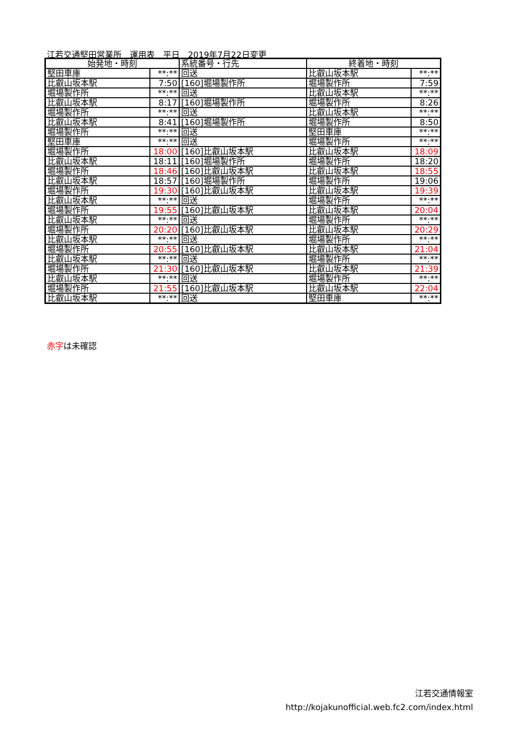江若交通堅田営業所　運用表　平日　2019年7月22日変更
| 始発地・時刻 | | 系統番号・行先 | 終着地・時刻 | |
| --- | --- | --- | --- | --- |
| 堅田車庫 | **:** | 回送 | 比叡山坂本駅 | **:** |
| 比叡山坂本駅 | 7:50 | [160]堀場製作所 | 堀場製作所 | 7:59 |
| 堀場製作所 | **:** | 回送 | 比叡山坂本駅 | **:** |
| 比叡山坂本駅 | 8:17 | [160]堀場製作所 | 堀場製作所 | 8:26 |
| 堀場製作所 | **:** | 回送 | 比叡山坂本駅 | **:** |
| 比叡山坂本駅 | 8:41 | [160]堀場製作所 | 堀場製作所 | 8:50 |
| 堀場製作所 | **:** | 回送 | 堅田車庫 | **:** |
| 堅田車庫 | **:** | 回送 | 堀場製作所 | **:** |
| 堀場製作所 | 18:00 | [160]比叡山坂本駅 | 比叡山坂本駅 | 18:09 |
| 比叡山坂本駅 | 18:11 | [160]堀場製作所 | 堀場製作所 | 18:20 |
| 堀場製作所 | 18:46 | [160]比叡山坂本駅 | 比叡山坂本駅 | 18:55 |
| 比叡山坂本駅 | 18:57 | [160]堀場製作所 | 堀場製作所 | 19:06 |
| 堀場製作所 | 19:30 | [160]比叡山坂本駅 | 比叡山坂本駅 | 19:39 |
| 比叡山坂本駅 | **:** | 回送 | 堀場製作所 | **:** |
| 堀場製作所 | 19:55 | [160]比叡山坂本駅 | 比叡山坂本駅 | 20:04 |
| 比叡山坂本駅 | **:** | 回送 | 堀場製作所 | **:** |
| 堀場製作所 | 20:20 | [160]比叡山坂本駅 | 比叡山坂本駅 | 20:29 |
| 比叡山坂本駅 | **:** | 回送 | 堀場製作所 | **:** |
| 堀場製作所 | 20:55 | [160]比叡山坂本駅 | 比叡山坂本駅 | 21:04 |
| 比叡山坂本駅 | **:** | 回送 | 堀場製作所 | **:** |
| 堀場製作所 | 21:30 | [160]比叡山坂本駅 | 比叡山坂本駅 | 21:39 |
| 比叡山坂本駅 | **:** | 回送 | 堀場製作所 | **:** |
| 堀場製作所 | 21:55 | [160]比叡山坂本駅 | 比叡山坂本駅 | 22:04 |
| 比叡山坂本駅 | **:** | 回送 | 堅田車庫 | **:** |
赤字は未確認
江若交通情報室
http://kojakunofficial.web.fc2.com/index.html